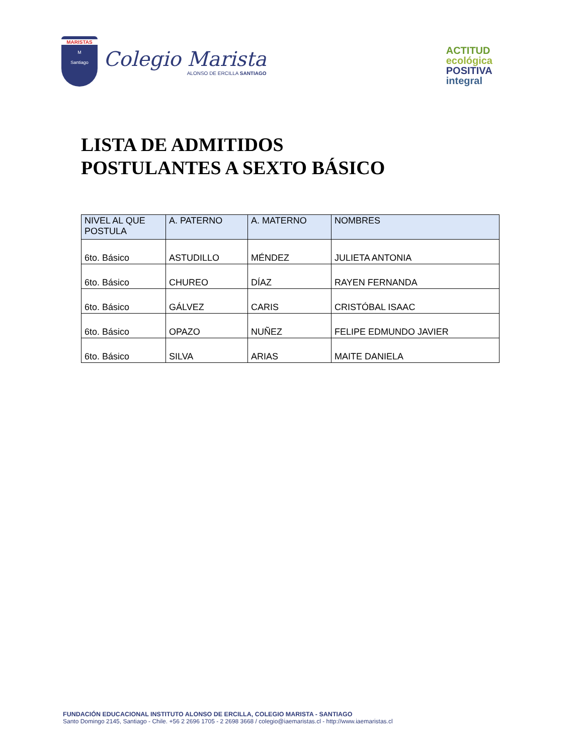MARISTAS
M
Santiago
Colegio Marista
ALONSO DE ERCILLA SANTIAGO
ACTITUD
ecológica
POSITIVA
integral
LISTA DE ADMITIDOS
POSTULANTES A SEXTO BÁSICO
| NIVEL AL QUE POSTULA | A. PATERNO | A. MATERNO | NOMBRES |
| --- | --- | --- | --- |
| 6to. Básico | ASTUDILLO | MÉNDEZ | JULIETA ANTONIA |
| 6to. Básico | CHUREO | DÍAZ | RAYEN FERNANDA |
| 6to. Básico | GÁLVEZ | CARIS | CRISTÓBAL ISAAC |
| 6to. Básico | OPAZO | NUÑEZ | FELIPE EDMUNDO JAVIER |
| 6to. Básico | SILVA | ARIAS | MAITE DANIELA |
FUNDACIÓN EDUCACIONAL INSTITUTO ALONSO DE ERCILLA, COLEGIO MARISTA - SANTIAGO
Santo Domingo 2145, Santiago - Chile. +56 2 2696 1705 - 2 2698 3668 / colegio@iaemaristas.cl - http://www.iaemaristas.cl